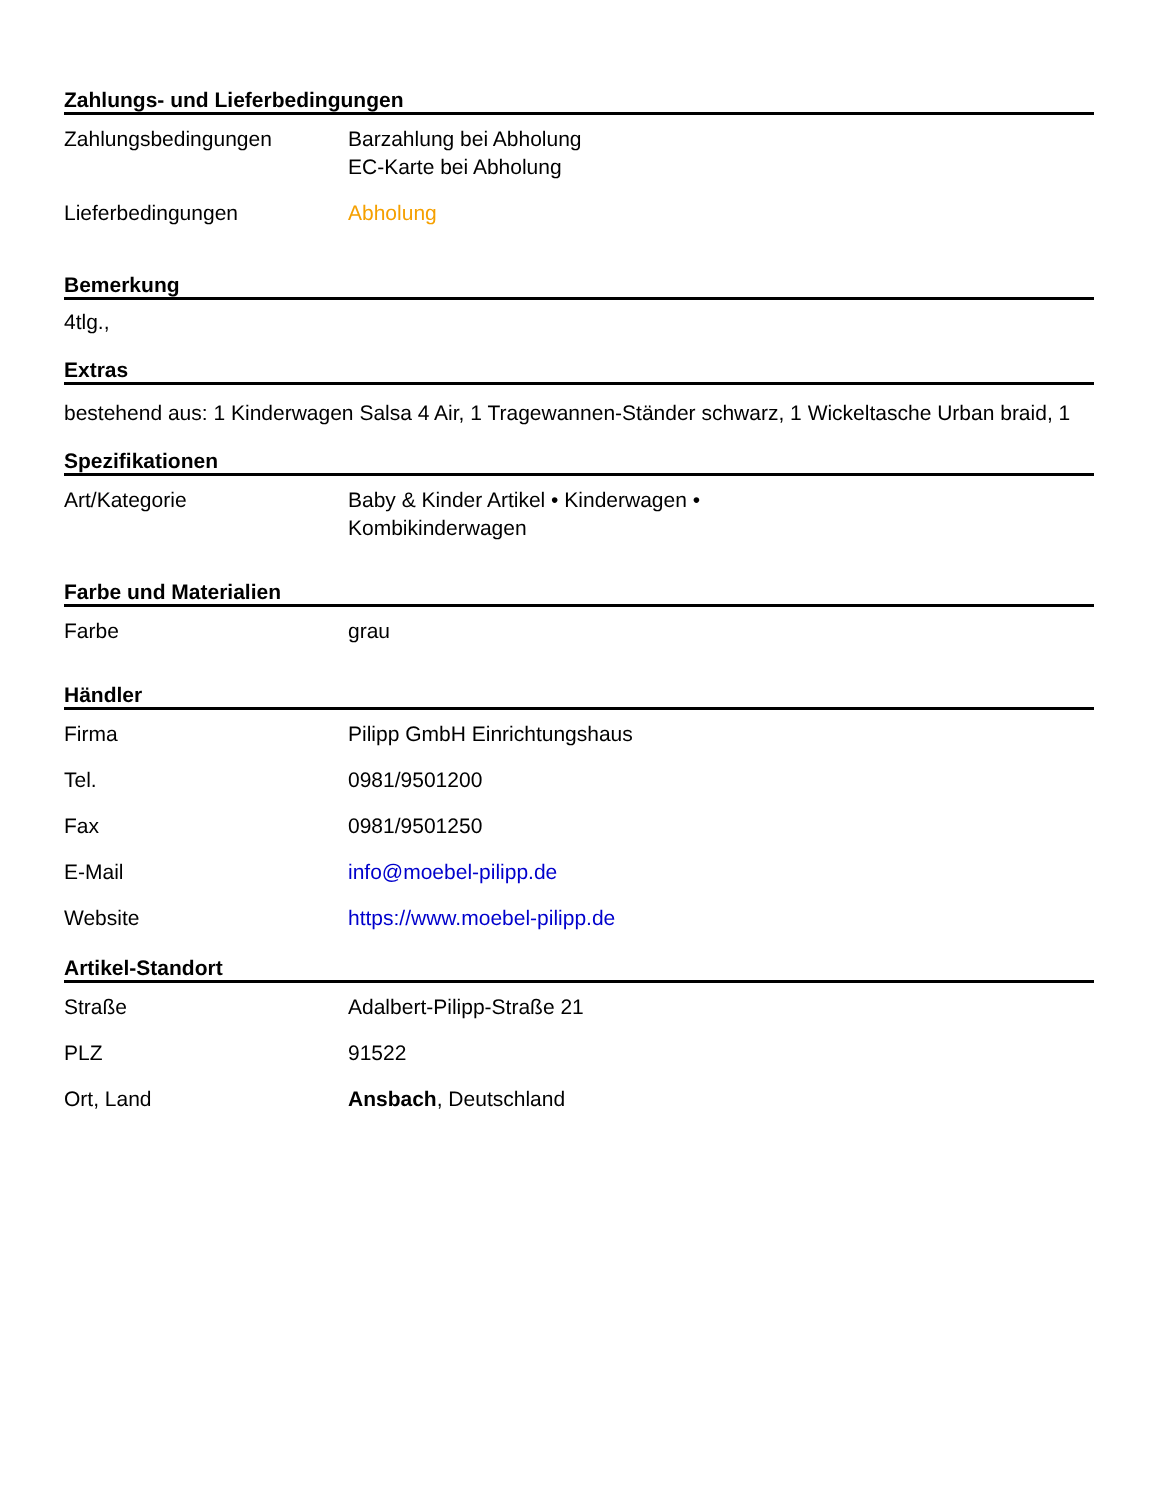Zahlungs- und Lieferbedingungen
| Zahlungsbedingungen | Barzahlung bei Abholung EC-Karte bei Abholung |
| Lieferbedingungen | Abholung |
Bemerkung
4tlg.,
Extras
bestehend aus: 1 Kinderwagen Salsa 4 Air, 1 Tragewannen-Ständer schwarz, 1 Wickeltasche Urban braid, 1
Spezifikationen
| Art/Kategorie | Baby & Kinder Artikel • Kinderwagen • Kombikinderwagen |
Farbe und Materialien
| Farbe | grau |
Händler
| Firma | Pilipp GmbH Einrichtungshaus |
| Tel. | 0981/9501200 |
| Fax | 0981/9501250 |
| E-Mail | info@moebel-pilipp.de |
| Website | https://www.moebel-pilipp.de |
Artikel-Standort
| Straße | Adalbert-Pilipp-Straße 21 |
| PLZ | 91522 |
| Ort, Land | Ansbach , Deutschland |